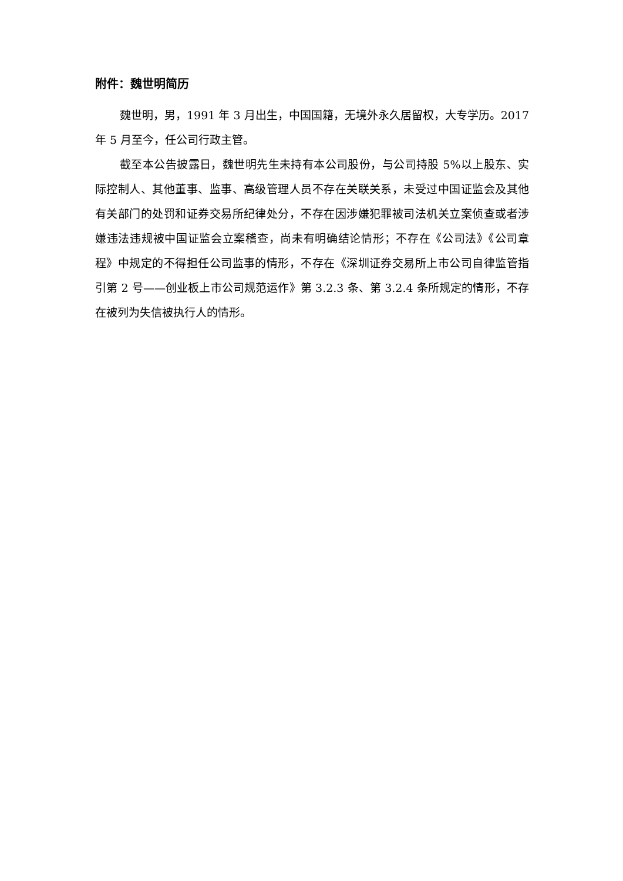附件：魏世明简历
魏世明，男，1991 年 3 月出生，中国国籍，无境外永久居留权，大专学历。2017 年 5 月至今，任公司行政主管。
截至本公告披露日，魏世明先生未持有本公司股份，与公司持股 5%以上股东、实际控制人、其他董事、监事、高级管理人员不存在关联关系，未受过中国证监会及其他有关部门的处罚和证券交易所纪律处分，不存在因涉嫌犯罪被司法机关立案侦查或者涉嫌违法违规被中国证监会立案稽查，尚未有明确结论情形；不存在《公司法》《公司章程》中规定的不得担任公司监事的情形，不存在《深圳证券交易所上市公司自律监管指引第 2 号——创业板上市公司规范运作》第 3.2.3 条、第 3.2.4 条所规定的情形，不存在被列为失信被执行人的情形。